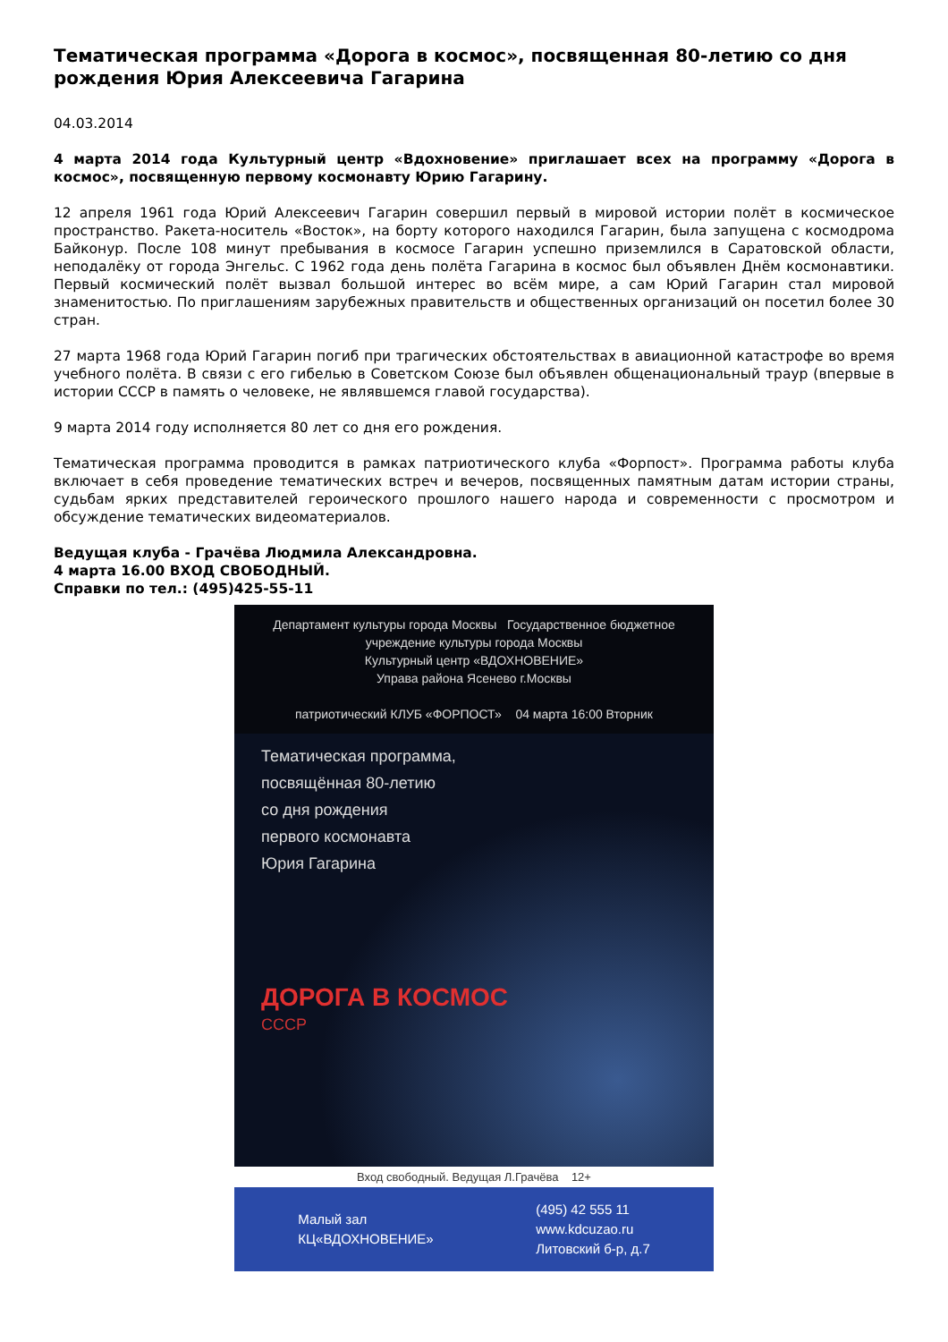Тематическая программа «Дорога в космос», посвященная 80-летию со дня рождения Юрия Алексеевича Гагарина
04.03.2014
4 марта 2014 года Культурный центр «Вдохновение» приглашает всех на программу «Дорога в космос», посвященную первому космонавту Юрию Гагарину.
12 апреля 1961 года Юрий Алексеевич Гагарин совершил первый в мировой истории полёт в космическое пространство. Ракета-носитель «Восток», на борту которого находился Гагарин, была запущена с космодрома Байконур. После 108 минут пребывания в космосе Гагарин успешно приземлился в Саратовской области, неподалёку от города Энгельс. С 1962 года день полёта Гагарина в космос был объявлен Днём космонавтики. Первый космический полёт вызвал большой интерес во всём мире, а сам Юрий Гагарин стал мировой знаменитостью. По приглашениям зарубежных правительств и общественных организаций он посетил более 30 стран.
27 марта 1968 года Юрий Гагарин погиб при трагических обстоятельствах в авиационной катастрофе во время учебного полёта. В связи с его гибелью в Советском Союзе был объявлен общенациональный траур (впервые в истории СССР в память о человеке, не являвшемся главой государства).
9 марта 2014 году исполняется 80 лет со дня его рождения.
Тематическая программа проводится в рамках патриотического клуба «Форпост». Программа работы клуба включает в себя проведение тематических встреч и вечеров, посвященных памятным датам истории страны, судьбам ярких представителей героического прошлого нашего народа и современности с просмотром и обсуждение тематических видеоматериалов.
Ведущая клуба - Грачёва Людмила Александровна.
4 марта 16.00 ВХОД СВОБОДНЫЙ.
Справки по тел.: (495)425-55-11
Департамент культуры города Москвы Государственное бюджетное учреждение культуры города Москвы
Культурный центр «ВДОХНОВЕНИЕ»
Управа района Ясенево г.Москвы
патриотический КЛУБ «ФОРПОСТ» 04 марта 16:00 Вторник
Тематическая программа,
посвящённая 80-летию
со дня рождения
первого космонавта
Юрия Гагарина
ДОРОГА В КОСМОС
СССР
Вход свободный. Ведущая Л.Грачёва 12+
Малый зал
КЦ«ВДОХНОВЕНИЕ»
(495) 42 555 11
www.kdcuzao.ru
Литовский б-р, д.7